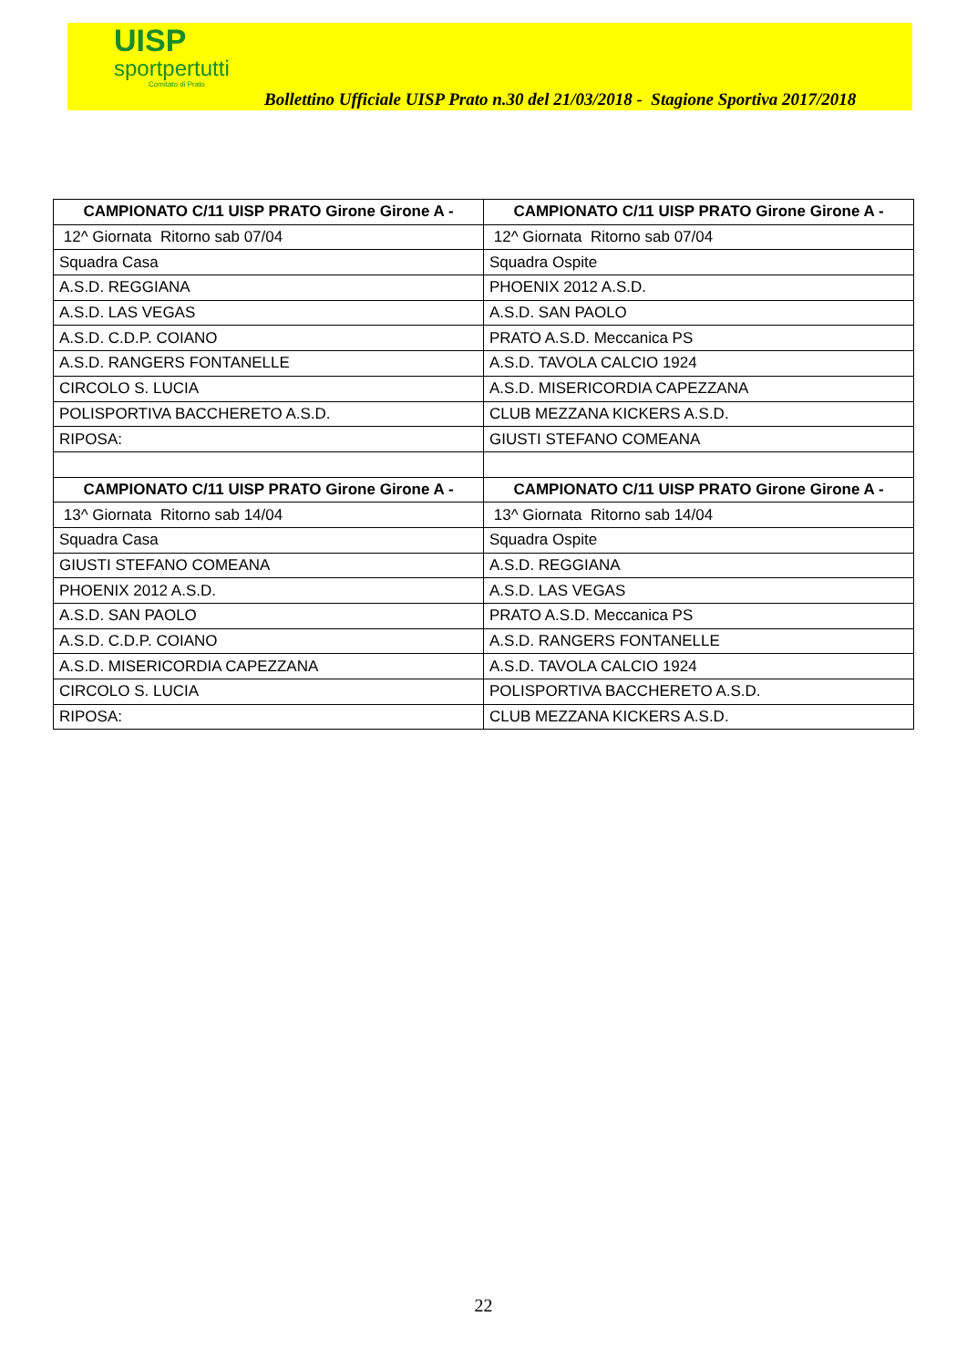UISP
sportpertutti
Comitato di Prato
Bollettino Ufficiale UISP Prato n.30 del 21/03/2018 - Stagione Sportiva 2017/2018
| CAMPIONATO C/11 UISP PRATO Girone Girone A - | CAMPIONATO C/11 UISP PRATO Girone Girone A - |
| --- | --- |
| 12^ Giornata Ritorno sab 07/04 | 12^ Giornata Ritorno sab 07/04 |
| Squadra Casa | Squadra Ospite |
| A.S.D. REGGIANA | PHOENIX 2012 A.S.D. |
| A.S.D. LAS VEGAS | A.S.D. SAN PAOLO |
| A.S.D. C.D.P. COIANO | PRATO A.S.D. Meccanica PS |
| A.S.D. RANGERS FONTANELLE | A.S.D. TAVOLA CALCIO 1924 |
| CIRCOLO S. LUCIA | A.S.D. MISERICORDIA CAPEZZANA |
| POLISPORTIVA BACCHERETO A.S.D. | CLUB MEZZANA KICKERS A.S.D. |
| RIPOSA: | GIUSTI STEFANO COMEANA |
| CAMPIONATO C/11 UISP PRATO Girone Girone A - | CAMPIONATO C/11 UISP PRATO Girone Girone A - |
| 13^ Giornata Ritorno sab 14/04 | 13^ Giornata Ritorno sab 14/04 |
| Squadra Casa | Squadra Ospite |
| GIUSTI STEFANO COMEANA | A.S.D. REGGIANA |
| PHOENIX 2012 A.S.D. | A.S.D. LAS VEGAS |
| A.S.D. SAN PAOLO | PRATO A.S.D. Meccanica PS |
| A.S.D. C.D.P. COIANO | A.S.D. RANGERS FONTANELLE |
| A.S.D. MISERICORDIA CAPEZZANA | A.S.D. TAVOLA CALCIO 1924 |
| CIRCOLO S. LUCIA | POLISPORTIVA BACCHERETO A.S.D. |
| RIPOSA: | CLUB MEZZANA KICKERS A.S.D. |
22